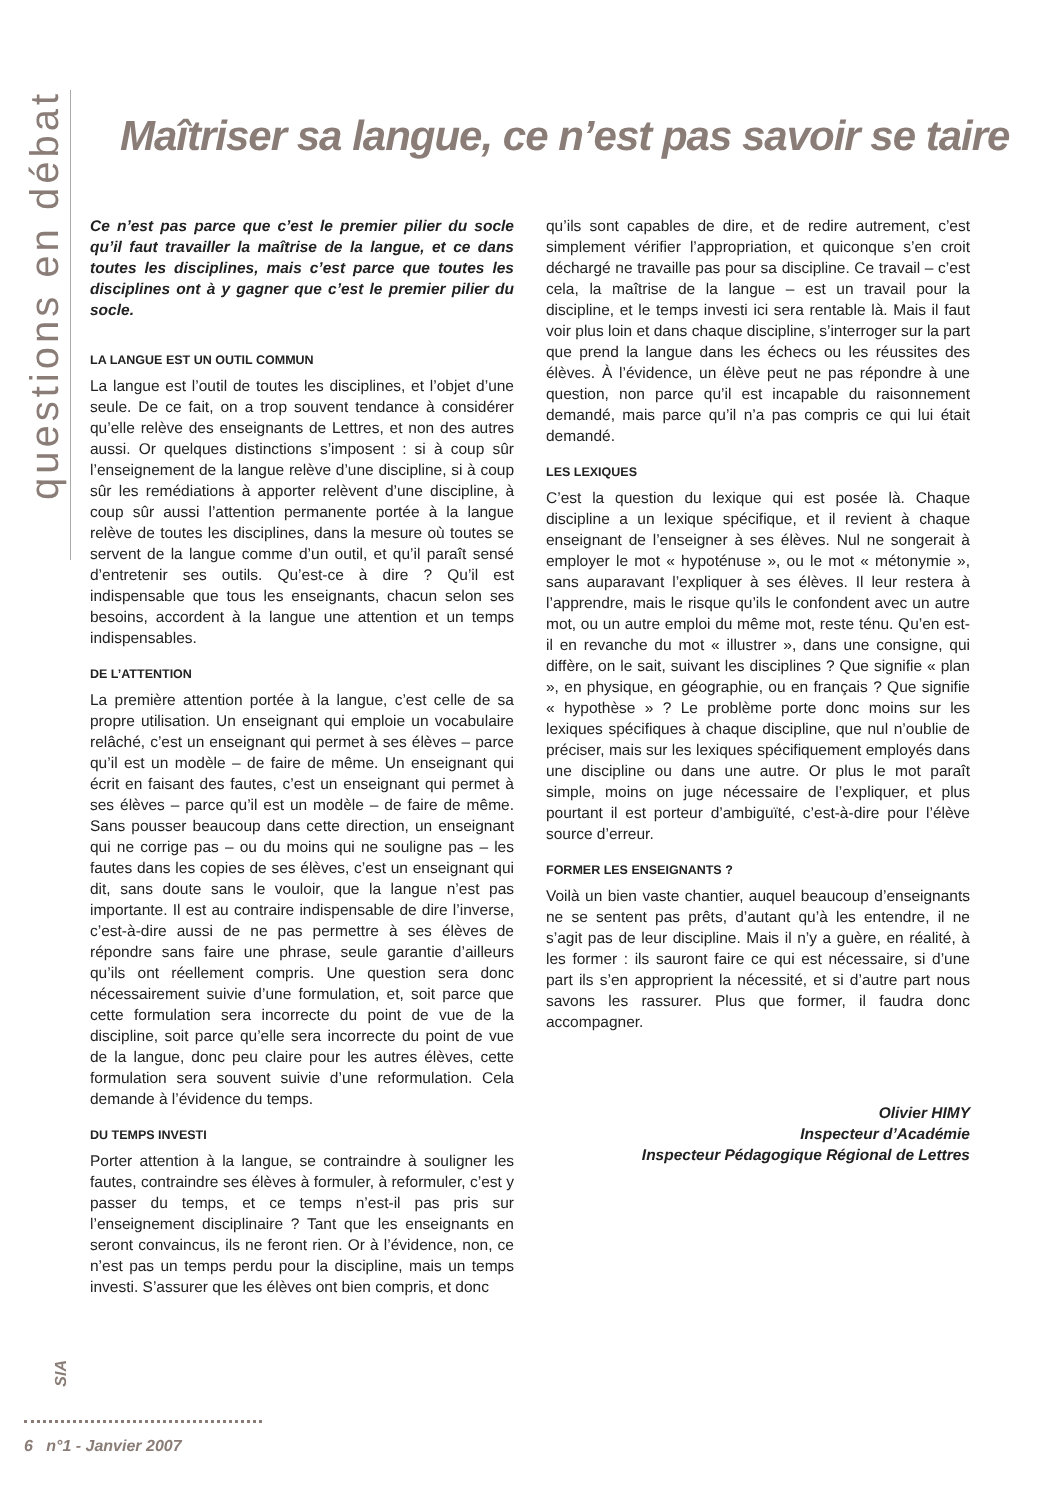questions en débat
Maîtriser sa langue, ce n’est pas savoir se taire
Ce n’est pas parce que c’est le premier pilier du socle qu’il faut travailler la maîtrise de la langue, et ce dans toutes les disciplines, mais c’est parce que toutes les disciplines ont à y gagner que c’est le premier pilier du socle.
LA LANGUE EST UN OUTIL COMMUN
La langue est l’outil de toutes les disciplines, et l’objet d’une seule. De ce fait, on a trop souvent tendance à considérer qu’elle relève des enseignants de Lettres, et non des autres aussi. Or quelques distinctions s’imposent : si à coup sûr l’enseignement de la langue relève d’une discipline, si à coup sûr les remédiations à apporter relèvent d’une discipline, à coup sûr aussi l’attention permanente portée à la langue relève de toutes les disciplines, dans la mesure où toutes se servent de la langue comme d’un outil, et qu’il paraît sensé d’entretenir ses outils. Qu’est-ce à dire ? Qu’il est indispensable que tous les enseignants, chacun selon ses besoins, accordent à la langue une attention et un temps indispensables.
DE L’ATTENTION
La première attention portée à la langue, c’est celle de sa propre utilisation. Un enseignant qui emploie un vocabulaire relâché, c’est un enseignant qui permet à ses élèves – parce qu’il est un modèle – de faire de même. Un enseignant qui écrit en faisant des fautes, c’est un enseignant qui permet à ses élèves – parce qu’il est un modèle – de faire de même. Sans pousser beaucoup dans cette direction, un enseignant qui ne corrige pas – ou du moins qui ne souligne pas – les fautes dans les copies de ses élèves, c’est un enseignant qui dit, sans doute sans le vouloir, que la langue n’est pas importante. Il est au contraire indispensable de dire l’inverse, c’est-à-dire aussi de ne pas permettre à ses élèves de répondre sans faire une phrase, seule garantie d’ailleurs qu’ils ont réellement compris. Une question sera donc nécessairement suivie d’une formulation, et, soit parce que cette formulation sera incorrecte du point de vue de la discipline, soit parce qu’elle sera incorrecte du point de vue de la langue, donc peu claire pour les autres élèves, cette formulation sera souvent suivie d’une reformulation. Cela demande à l’évidence du temps.
DU TEMPS INVESTI
Porter attention à la langue, se contraindre à souligner les fautes, contraindre ses élèves à formuler, à reformuler, c’est y passer du temps, et ce temps n’est-il pas pris sur l’enseignement disciplinaire ? Tant que les enseignants en seront convaincus, ils ne feront rien. Or à l’évidence, non, ce n’est pas un temps perdu pour la discipline, mais un temps investi. S’assurer que les élèves ont bien compris, et donc
qu’ils sont capables de dire, et de redire autrement, c’est simplement vérifier l’appropriation, et quiconque s’en croit déchargé ne travaille pas pour sa discipline. Ce travail – c’est cela, la maîtrise de la langue – est un travail pour la discipline, et le temps investi ici sera rentable là. Mais il faut voir plus loin et dans chaque discipline, s’interroger sur la part que prend la langue dans les échecs ou les réussites des élèves. À l’évidence, un élève peut ne pas répondre à une question, non parce qu’il est incapable du raisonnement demandé, mais parce qu’il n’a pas compris ce qui lui était demandé.
LES LEXIQUES
C’est la question du lexique qui est posée là. Chaque discipline a un lexique spécifique, et il revient à chaque enseignant de l’enseigner à ses élèves. Nul ne songerait à employer le mot « hypoténuse », ou le mot « métonymie », sans auparavant l’expliquer à ses élèves. Il leur restera à l’apprendre, mais le risque qu’ils le confondent avec un autre mot, ou un autre emploi du même mot, reste ténu. Qu’en est-il en revanche du mot « illustrer », dans une consigne, qui diffère, on le sait, suivant les disciplines ? Que signifie « plan », en physique, en géographie, ou en français ? Que signifie « hypothèse » ? Le problème porte donc moins sur les lexiques spécifiques à chaque discipline, que nul n’oublie de préciser, mais sur les lexiques spécifiquement employés dans une discipline ou dans une autre. Or plus le mot paraît simple, moins on juge nécessaire de l’expliquer, et plus pourtant il est porteur d’ambiguïté, c’est-à-dire pour l’élève source d’erreur.
FORMER LES ENSEIGNANTS ?
Voilà un bien vaste chantier, auquel beaucoup d’enseignants ne se sentent pas prêts, d’autant qu’à les entendre, il ne s’agit pas de leur discipline. Mais il n’y a guère, en réalité, à les former : ils sauront faire ce qui est nécessaire, si d’une part ils s’en approprient la nécessité, et si d’autre part nous savons les rassurer. Plus que former, il faudra donc accompagner.
Olivier HIMY
Inspecteur d’Académie
Inspecteur Pédagogique Régional de Lettres
SIA
6 n°1 - Janvier 2007